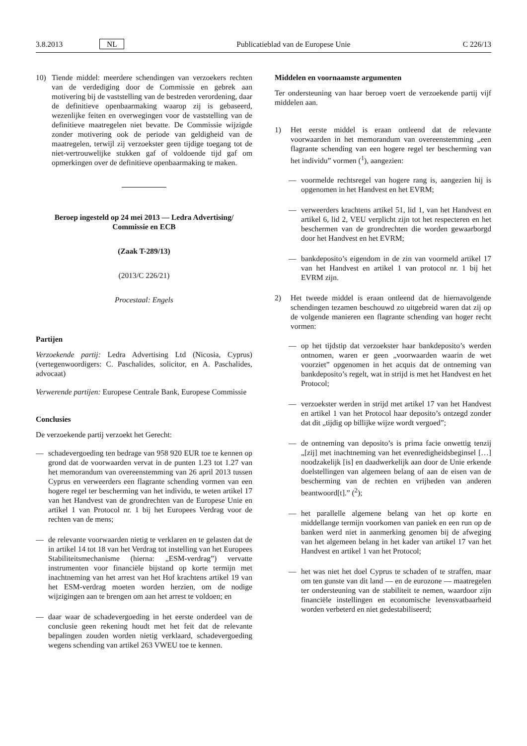3.8.2013 NL Publicatieblad van de Europese Unie C 226/13
10) Tiende middel: meerdere schendingen van verzoekers rechten van de verdediging door de Commissie en gebrek aan motivering bij de vaststelling van de bestreden verordening, daar de definitieve openbaarmaking waarop zij is gebaseerd, wezenlijke feiten en overwegingen voor de vaststelling van de definitieve maatregelen niet bevatte. De Commissie wijzigde zonder motivering ook de periode van geldigheid van de maatregelen, terwijl zij verzoekster geen tijdige toegang tot de niet-vertrouwelijke stukken gaf of voldoende tijd gaf om opmerkingen over de definitieve openbaarmaking te maken.
Beroep ingesteld op 24 mei 2013 — Ledra Advertising/ Commissie en ECB
(Zaak T-289/13)
(2013/C 226/21)
Procestaal: Engels
Partijen
Verzoekende partij: Ledra Advertising Ltd (Nicosia, Cyprus) (vertegenwoordigers: C. Paschalides, solicitor, en A. Paschalides, advocaat)
Verwerende partijen: Europese Centrale Bank, Europese Commissie
Conclusies
De verzoekende partij verzoekt het Gerecht:
— schadevergoeding ten bedrage van 958 920 EUR toe te kennen op grond dat de voorwaarden vervat in de punten 1.23 tot 1.27 van het memorandum van overeenstemming van 26 april 2013 tussen Cyprus en verweerders een flagrante schending vormen van een hogere regel ter bescherming van het individu, te weten artikel 17 van het Handvest van de grondrechten van de Europese Unie en artikel 1 van Protocol nr. 1 bij het Europees Verdrag voor de rechten van de mens;
— de relevante voorwaarden nietig te verklaren en te gelasten dat de in artikel 14 tot 18 van het Verdrag tot instelling van het Europees Stabiliteitsmechanisme (hierna: „ESM-verdrag”) vervatte instrumenten voor financiële bijstand op korte termijn met inachtneming van het arrest van het Hof krachtens artikel 19 van het ESM-verdrag moeten worden herzien, om de nodige wijzigingen aan te brengen om aan het arrest te voldoen; en
— daar waar de schadevergoeding in het eerste onderdeel van de conclusie geen rekening houdt met het feit dat de relevante bepalingen zouden worden nietig verklaard, schadevergoeding wegens schending van artikel 263 VWEU toe te kennen.
Middelen en voornaamste argumenten
Ter ondersteuning van haar beroep voert de verzoekende partij vijf middelen aan.
1) Het eerste middel is eraan ontleend dat de relevante voorwaarden in het memorandum van overeenstemming „een flagrante schending van een hogere regel ter bescherming van het individu” vormen (<sup>1</sup>), aangezien:
— voormelde rechtsregel van hogere rang is, aangezien hij is opgenomen in het Handvest en het EVRM;
— verweerders krachtens artikel 51, lid 1, van het Handvest en artikel 6, lid 2, VEU verplicht zijn tot het respecteren en het beschermen van de grondrechten die worden gewaarborgd door het Handvest en het EVRM;
— bankdeposito’s eigendom in de zin van voormeld artikel 17 van het Handvest en artikel 1 van protocol nr. 1 bij het EVRM zijn.
2) Het tweede middel is eraan ontleend dat de hiernavolgende schendingen tezamen beschouwd zo uitgebreid waren dat zij op de volgende manieren een flagrante schending van hoger recht vormen:
— op het tijdstip dat verzoekster haar bankdeposito’s werden ontnomen, waren er geen „voorwaarden waarin de wet voorziet” opgenomen in het acquis dat de ontneming van bankdeposito’s regelt, wat in strijd is met het Handvest en het Protocol;
— verzoekster werden in strijd met artikel 17 van het Handvest en artikel 1 van het Protocol haar deposito’s ontzegd zonder dat dit „tijdig op billijke wijze wordt vergoed”;
— de ontneming van deposito’s is prima facie onwettig tenzij „[zij] met inachtneming van het evenredigheidsbeginsel […] noodzakelijk [is] en daadwerkelijk aan door de Unie erkende doelstellingen van algemeen belang of aan de eisen van de bescherming van de rechten en vrijheden van anderen beantwoord[t].” (<sup>2</sup>);
— het parallelle algemene belang van het op korte en middellange termijn voorkomen van paniek en een run op de banken werd niet in aanmerking genomen bij de afweging van het algemeen belang in het kader van artikel 17 van het Handvest en artikel 1 van het Protocol;
— het was niet het doel Cyprus te schaden of te straffen, maar om ten gunste van dit land — en de eurozone — maatregelen ter ondersteuning van de stabiliteit te nemen, waardoor zijn financiële instellingen en economische levensvatbaarheid worden verbeterd en niet gedestabiliseerd;